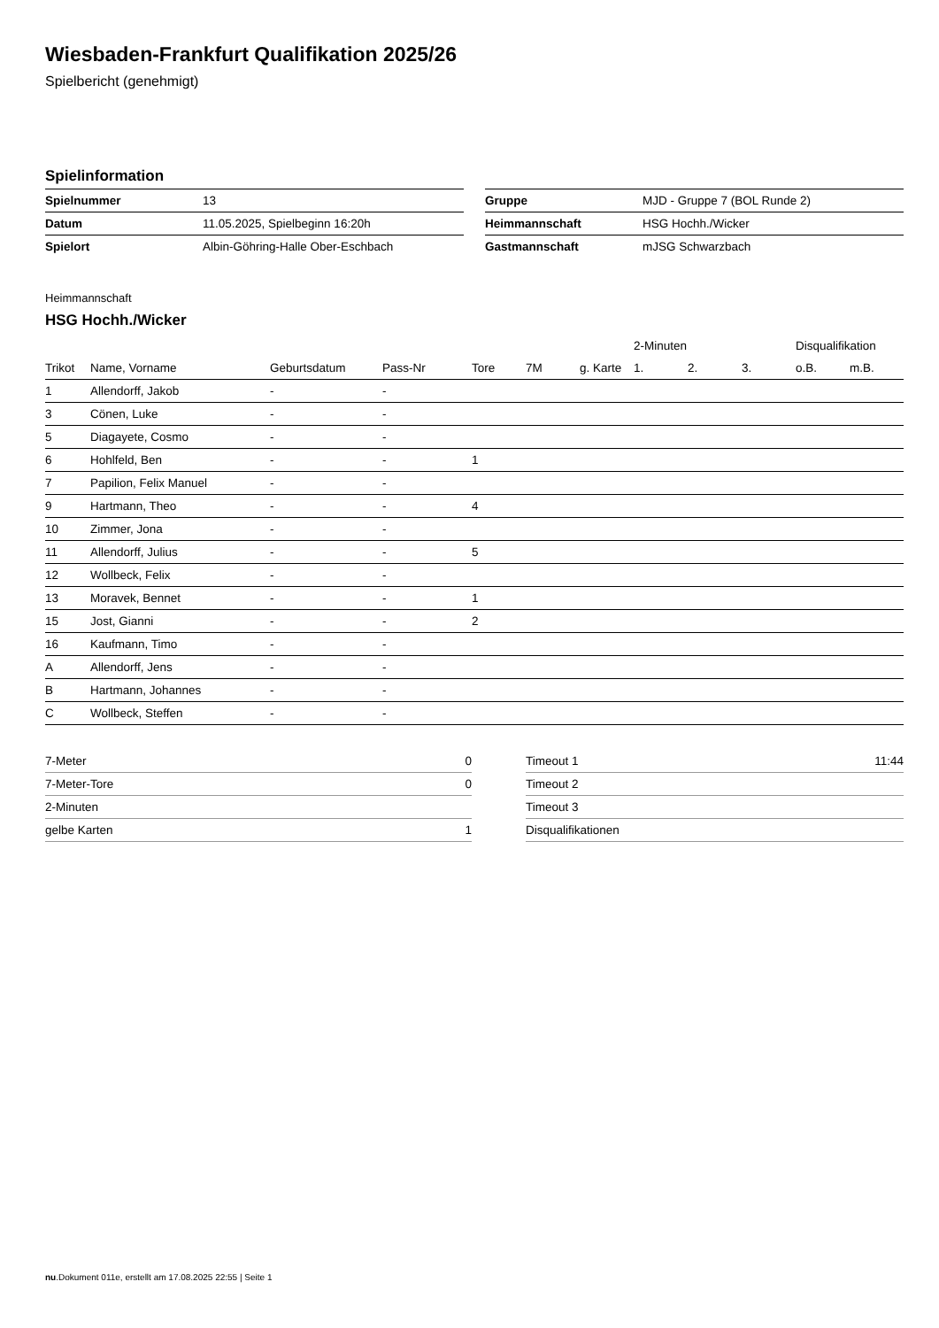Wiesbaden-Frankfurt Qualifikation 2025/26
Spielbericht (genehmigt)
Spielinformation
| Spielnummer | 13 |
| Datum | 11.05.2025, Spielbeginn 16:20h |
| Spielort | Albin-Göhring-Halle Ober-Eschbach |
| Gruppe | MJD - Gruppe 7 (BOL Runde 2) |
| Heimmannschaft | HSG Hochh./Wicker |
| Gastmannschaft | mJSG Schwarzbach |
Heimmannschaft
HSG Hochh./Wicker
| | | | | | | | 2-Minuten | | | Disqualifikation | |
| --- | --- | --- | --- | --- | --- | --- | --- | --- | --- | --- | --- |
| Trikot | Name, Vorname | Geburtsdatum | Pass-Nr | Tore | 7M | g. Karte | 1. | 2. | 3. | o.B. | m.B. |
| 1 | Allendorff, Jakob | - | - | | | | | | | | |
| 3 | Cönen, Luke | - | - | | | | | | | | |
| 5 | Diagayete, Cosmo | - | - | | | | | | | | |
| 6 | Hohlfeld, Ben | - | - | 1 | | | | | | | |
| 7 | Papilion, Felix Manuel | - | - | | | | | | | | |
| 9 | Hartmann, Theo | - | - | 4 | | | | | | | |
| 10 | Zimmer, Jona | - | - | | | | | | | | |
| 11 | Allendorff, Julius | - | - | 5 | | | | | | | |
| 12 | Wollbeck, Felix | - | - | | | | | | | | |
| 13 | Moravek, Bennet | - | - | 1 | | | | | | | |
| 15 | Jost, Gianni | - | - | 2 | | | | | | | |
| 16 | Kaufmann, Timo | - | - | | | | | | | | |
| A | Allendorff, Jens | - | - | | | | | | | | |
| B | Hartmann, Johannes | - | - | | | | | | | | |
| C | Wollbeck, Steffen | - | - | | | | | | | | |
| 7-Meter | 0 |
| 7-Meter-Tore | 0 |
| 2-Minuten | |
| gelbe Karten | 1 |
| Timeout 1 | 11:44 |
| Timeout 2 | |
| Timeout 3 | |
| Disqualifikationen | |
nu.Dokument 011e, erstellt am 17.08.2025 22:55 | Seite 1